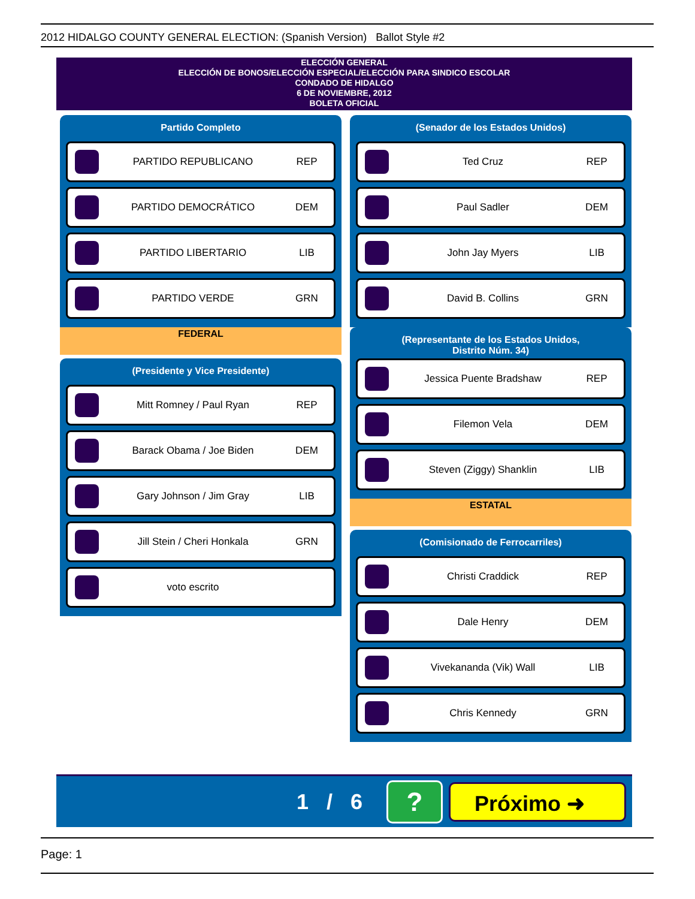2012 HIDALGO COUNTY GENERAL ELECTION: (Spanish Version) Ballot Style #2
ELECCIÓN GENERAL
ELECCIÓN DE BONOS/ELECCIÓN ESPECIAL/ELECCIÓN PARA SINDICO ESCOLAR
CONDADO DE HIDALGO
6 DE NOVIEMBRE, 2012
BOLETA OFICIAL
Partido Completo
PARTIDO REPUBLICANO REP
PARTIDO DEMOCRÁTICO DEM
PARTIDO LIBERTARIO LIB
PARTIDO VERDE GRN
FEDERAL
(Presidente y Vice Presidente)
Mitt Romney / Paul Ryan REP
Barack Obama / Joe Biden DEM
Gary Johnson / Jim Gray LIB
Jill Stein / Cheri Honkala GRN
voto escrito
(Senador de los Estados Unidos)
Ted Cruz REP
Paul Sadler DEM
John Jay Myers LIB
David B. Collins GRN
(Representante de los Estados Unidos,
Distrito Núm. 34)
Jessica Puente Bradshaw REP
Filemon Vela DEM
Steven (Ziggy) Shanklin LIB
ESTATAL
(Comisionado de Ferrocarriles)
Christi Craddick REP
Dale Henry DEM
Vivekananda (Vik) Wall LIB
Chris Kennedy GRN
1 / 6 ? Próximo ➜
Page: 1